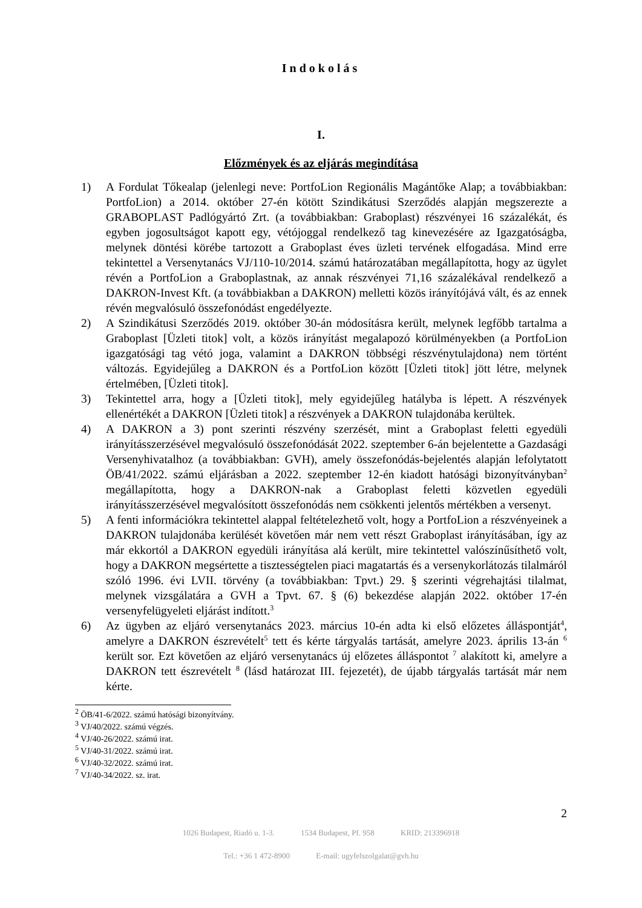Indokolás
I.
Előzmények és az eljárás megindítása
1) A Fordulat Tőkealap (jelenlegi neve: PortfoLion Regionális Magántőke Alap; a továbbiakban: PortfoLion) a 2014. október 27-én kötött Szindikátusi Szerződés alapján megszerezte a GRABOPLAST Padlógyártó Zrt. (a továbbiakban: Graboplast) részvényei 16 százalékát, és egyben jogosultságot kapott egy, vétójoggal rendelkező tag kinevezésére az Igazgatóságba, melynek döntési körébe tartozott a Graboplast éves üzleti tervének elfogadása. Mind erre tekintettel a Versenytanács VJ/110-10/2014. számú határozatában megállapította, hogy az ügylet révén a PortfoLion a Graboplastnak, az annak részvényei 71,16 százalékával rendelkező a DAKRON-Invest Kft. (a továbbiakban a DAKRON) melletti közös irányítójává vált, és az ennek révén megvalósuló összefonódást engedélyezte.
2) A Szindikátusi Szerződés 2019. október 30-án módosításra került, melynek legfőbb tartalma a Graboplast [Üzleti titok] volt, a közös irányítást megalapozó körülményekben (a PortfoLion igazgatósági tag vétó joga, valamint a DAKRON többségi részvénytulajdona) nem történt változás. Egyidejűleg a DAKRON és a PortfoLion között [Üzleti titok] jött létre, melynek értelmében, [Üzleti titok].
3) Tekintettel arra, hogy a [Üzleti titok], mely egyidejűleg hatályba is lépett. A részvények ellenértékét a DAKRON [Üzleti titok] a részvények a DAKRON tulajdonába kerültek.
4) A DAKRON a 3) pont szerinti részvény szerzését, mint a Graboplast feletti egyedüli irányításszerzésével megvalósuló összefonódását 2022. szeptember 6-án bejelentette a Gazdasági Versenyhivatalhoz (a továbbiakban: GVH), amely összefonódás-bejelentés alapján lefolytatott ÖB/41/2022. számú eljárásban a 2022. szeptember 12-én kiadott hatósági bizonyítványban<sup>2</sup> megállapította, hogy a DAKRON-nak a Graboplast feletti közvetlen egyedüli irányításszerzésével megvalósított összefonódás nem csökkenti jelentős mértékben a versenyt.
5) A fenti információkra tekintettel alappal feltételezhető volt, hogy a PortfoLion a részvényeinek a DAKRON tulajdonába kerülését követően már nem vett részt Graboplast irányításában, így az már ekkortól a DAKRON egyedüli irányítása alá került, mire tekintettel valószínűsíthető volt, hogy a DAKRON megsértette a tisztességtelen piaci magatartás és a versenykorlátozás tilalmáról szóló 1996. évi LVII. törvény (a továbbiakban: Tpvt.) 29. § szerinti végrehajtási tilalmat, melynek vizsgálatára a GVH a Tpvt. 67. § (6) bekezdése alapján 2022. október 17-én versenyfelügyeleti eljárást indított.<sup>3</sup>
6) Az ügyben az eljáró versenytanács 2023. március 10-én adta ki első előzetes álláspontját<sup>4</sup>, amelyre a DAKRON észrevételt<sup>5</sup> tett és kérte tárgyalás tartását, amelyre 2023. április 13-án <sup>6</sup> került sor. Ezt követően az eljáró versenytanács új előzetes álláspontot <sup>7</sup> alakított ki, amelyre a DAKRON tett észrevételt <sup>8</sup> (lásd határozat III. fejezetét), de újabb tárgyalás tartását már nem kérte.
<sup>2</sup> ÖB/41-6/2022. számú hatósági bizonyítvány.
<sup>3</sup> VJ/40/2022. számú végzés.
<sup>4</sup> VJ/40-26/2022. számú irat.
<sup>5</sup> VJ/40-31/2022. számú irat.
<sup>6</sup> VJ/40-32/2022. számú irat.
<sup>7</sup> VJ/40-34/2022. sz. irat.
2
1026 Budapest, Riadó u. 1-3. 1534 Budapest, Pf. 958 KRID: 213396918
Tel.: +36 1 472-8900 E-mail: ugyfelszolgalat@gvh.hu